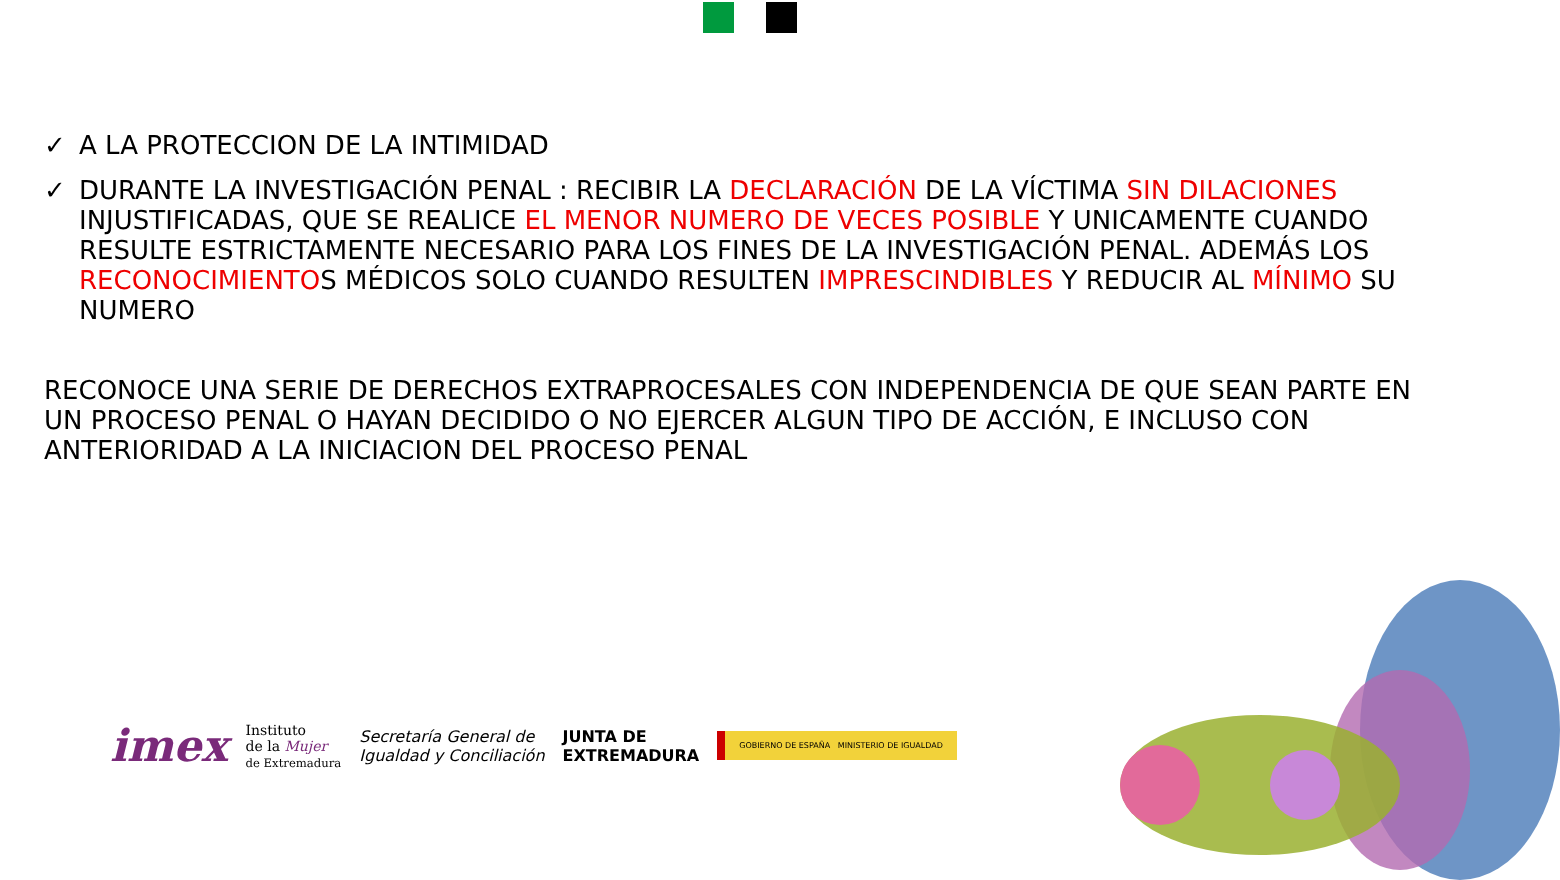✓ A LA PROTECCION DE LA INTIMIDAD
✓ DURANTE LA INVESTIGACIÓN PENAL : RECIBIR LA DECLARACIÓN DE LA VÍCTIMA SIN DILACIONES INJUSTIFICADAS, QUE SE REALICE EL MENOR NUMERO DE VECES POSIBLE Y UNICAMENTE CUANDO RESULTE ESTRICTAMENTE NECESARIO PARA LOS FINES DE LA INVESTIGACIÓN PENAL. ADEMÁS LOS RECONOCIMIENTOS MÉDICOS SOLO CUANDO RESULTEN IMPRESCINDIBLES Y REDUCIR AL MÍNIMO SU NUMERO
RECONOCE UNA SERIE DE DERECHOS EXTRAPROCESALES CON INDEPENDENCIA DE QUE SEAN PARTE EN UN PROCESO PENAL O HAYAN DECIDIDO O NO EJERCER ALGUN TIPO DE ACCIÓN, E INCLUSO CON ANTERIORIDAD A LA INICIACION DEL PROCESO PENAL
imex Instituto
de la Mujer
de Extremadura Secretaría General de
Igualdad y Conciliación JUNTA DE
EXTREMADURA GOBIERNO DE ESPAÑA MINISTERIO DE IGUALDAD